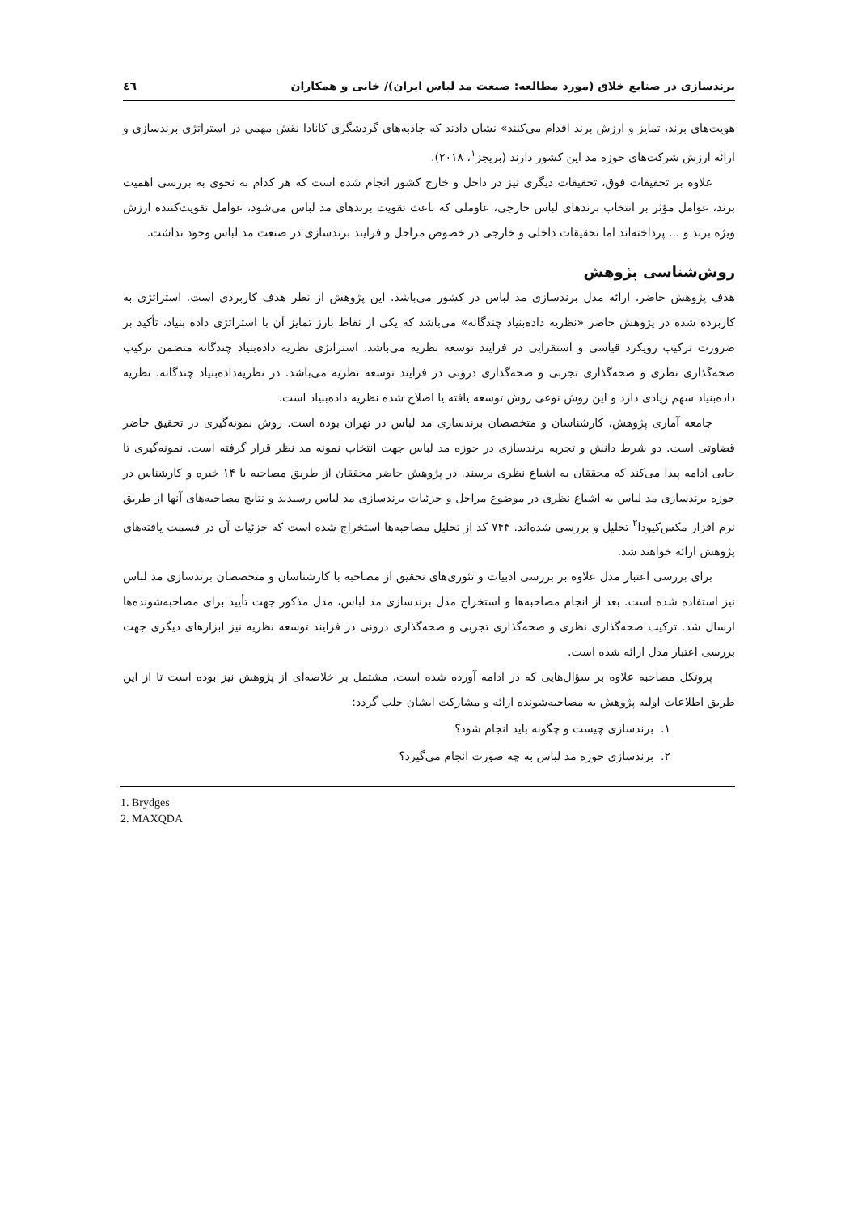برندسازی در صنایع خلاق (مورد مطالعه: صنعت مد لباس ایران)/ خانی و همکاران ٤٦
هویت‌های برند، تمایز و ارزش برند اقدام می‌کنند» نشان دادند که جاذبه‌های گردشگری کانادا نقش مهمی در استراتژی برندسازی و ارائه ارزش شرکت‌های حوزه مد این کشور دارند (بریجز<sup>۱</sup>، ۲۰۱۸).
علاوه بر تحقیقات فوق، تحقیقات دیگری نیز در داخل و خارج کشور انجام شده است که هر کدام به نحوی به بررسی اهمیت برند، عوامل مؤثر بر انتخاب برندهای لباس خارجی، عاوملی که باعث تقویت برندهای مد لباس می‌شود، عوامل تقویت‌کننده ارزش ویژه برند و ... پرداخته‌اند اما تحقیقات داخلی و خارجی در خصوص مراحل و فرایند برندسازی در صنعت مد لباس وجود نداشت.
روش‌شناسی پژوهش
هدف پژوهش حاضر، ارائه مدل برندسازی مد لباس در کشور می‌باشد. این پژوهش از نظر هدف کاربردی است. استراتژی به کاربرده شده در پژوهش حاضر «نظریه داده‌بنیاد چندگانه» می‌باشد که یکی از نقاط بارز تمایز آن با استراتژی داده بنیاد، تأکید بر ضرورت ترکیب رویکرد قیاسی و استقرایی در فرایند توسعه نظریه می‌باشد. استراتژی نظریه داده‌بنیاد چندگانه متضمن ترکیب صحه‌گذاری نظری و صحه‌گذاری تجربی و صحه‌گذاری درونی در فرایند توسعه نظریه می‌باشد. در نظریه‌داده‌بنیاد چندگانه، نظریه داده‌بنیاد سهم زیادی دارد و این روش نوعی روش توسعه یافته یا اصلاح شده نظریه داده‌بنیاد است.
جامعه آماری پژوهش، کارشناسان و متخصصان برندسازی مد لباس در تهران بوده است. روش نمونه‌گیری در تحقیق حاضر قضاوتی است. دو شرط دانش و تجربه برندسازی در حوزه مد لباس جهت انتخاب نمونه مد نظر قرار گرفته است. نمونه‌گیری تا جایی ادامه پیدا می‌کند که محققان به اشباع نظری برسند. در پژوهش حاضر محققان از طریق مصاحبه با ۱۴ خبره و کارشناس در حوزه برندسازی مد لباس به اشباع نظری در موضوع مراحل و جزئیات برندسازی مد لباس رسیدند و نتایج مصاحبه‌های آنها از طریق نرم افزار مکس‌کیودا<sup>۲</sup> تحلیل و بررسی شده‌اند. ۷۴۴ کد از تحلیل مصاحبه‌ها استخراج شده است که جزئیات آن در قسمت یافته‌های پژوهش ارائه خواهند شد.
برای بررسی اعتبار مدل علاوه بر بررسی ادبیات و تئوری‌های تحقیق از مصاحبه با کارشناسان و متخصصان برندسازی مد لباس نیز استفاده شده است. بعد از انجام مصاحبه‌ها و استخراج مدل برندسازی مد لباس، مدل مذکور جهت تأیید برای مصاحبه‌شونده‌ها ارسال شد. ترکیب صحه‌گذاری نظری و صحه‌گذاری تجربی و صحه‌گذاری درونی در فرایند توسعه نظریه نیز ابزارهای دیگری جهت بررسی اعتبار مدل ارائه شده است.
پروتکل مصاحبه علاوه بر سؤال‌هایی که در ادامه آورده شده است، مشتمل بر خلاصه‌ای از پژوهش نیز بوده است تا از این طریق اطلاعات اولیه پژوهش به مصاحبه‌شونده ارائه و مشارکت ایشان جلب گردد:
۱. برندسازی چیست و چگونه باید انجام شود؟
۲. برندسازی حوزه مد لباس به چه صورت انجام می‌گیرد؟
1. Brydges
2. MAXQDA